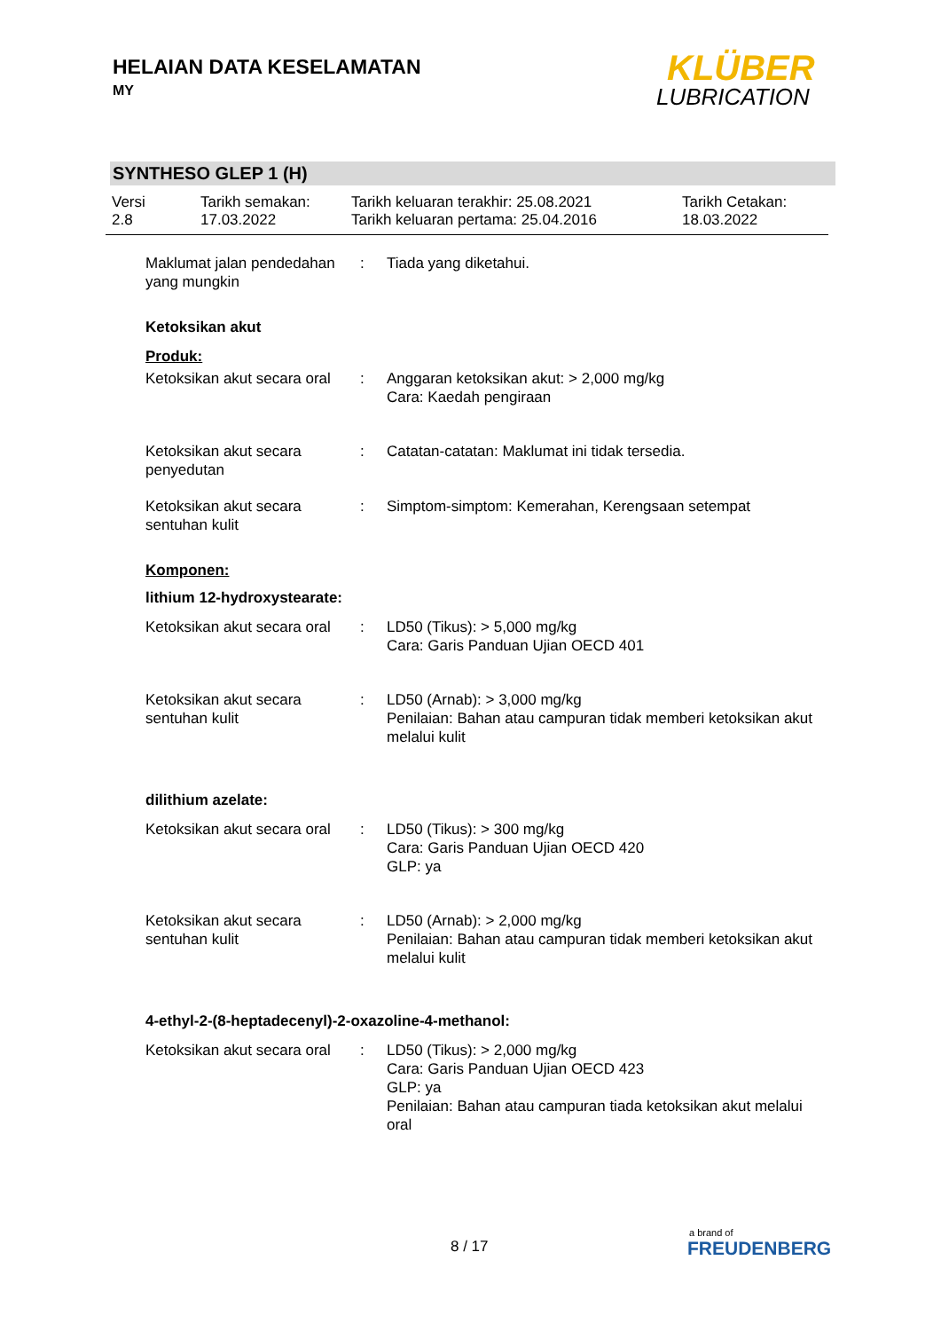HELAIAN DATA KESELAMATAN
MY
KLÜBER
LUBRICATION
SYNTHESO GLEP 1 (H)
Versi
2.8
Tarikh semakan:
17.03.2022
Tarikh keluaran terakhir: 25.08.2021
Tarikh keluaran pertama: 25.04.2016
Tarikh Cetakan:
18.03.2022
Maklumat jalan pendedahan yang mungkin
: Tiada yang diketahui.
Ketoksikan akut
Produk:
Ketoksikan akut secara oral
: Anggaran ketoksikan akut: > 2,000 mg/kg
Cara: Kaedah pengiraan
Ketoksikan akut secara penyedutan
: Catatan-catatan: Maklumat ini tidak tersedia.
Ketoksikan akut secara sentuhan kulit
: Simptom-simptom: Kemerahan, Kerengsaan setempat
Komponen:
lithium 12-hydroxystearate:
Ketoksikan akut secara oral
: LD50 (Tikus): > 5,000 mg/kg
Cara: Garis Panduan Ujian OECD 401
Ketoksikan akut secara sentuhan kulit
: LD50 (Arnab): > 3,000 mg/kg
Penilaian: Bahan atau campuran tidak memberi ketoksikan akut melalui kulit
dilithium azelate:
Ketoksikan akut secara oral
: LD50 (Tikus): > 300 mg/kg
Cara: Garis Panduan Ujian OECD 420
GLP: ya
Ketoksikan akut secara sentuhan kulit
: LD50 (Arnab): > 2,000 mg/kg
Penilaian: Bahan atau campuran tidak memberi ketoksikan akut melalui kulit
4-ethyl-2-(8-heptadecenyl)-2-oxazoline-4-methanol:
Ketoksikan akut secara oral
: LD50 (Tikus): > 2,000 mg/kg
Cara: Garis Panduan Ujian OECD 423
GLP: ya
Penilaian: Bahan atau campuran tiada ketoksikan akut melalui oral
8 / 17
a brand of
FREUDENBERG